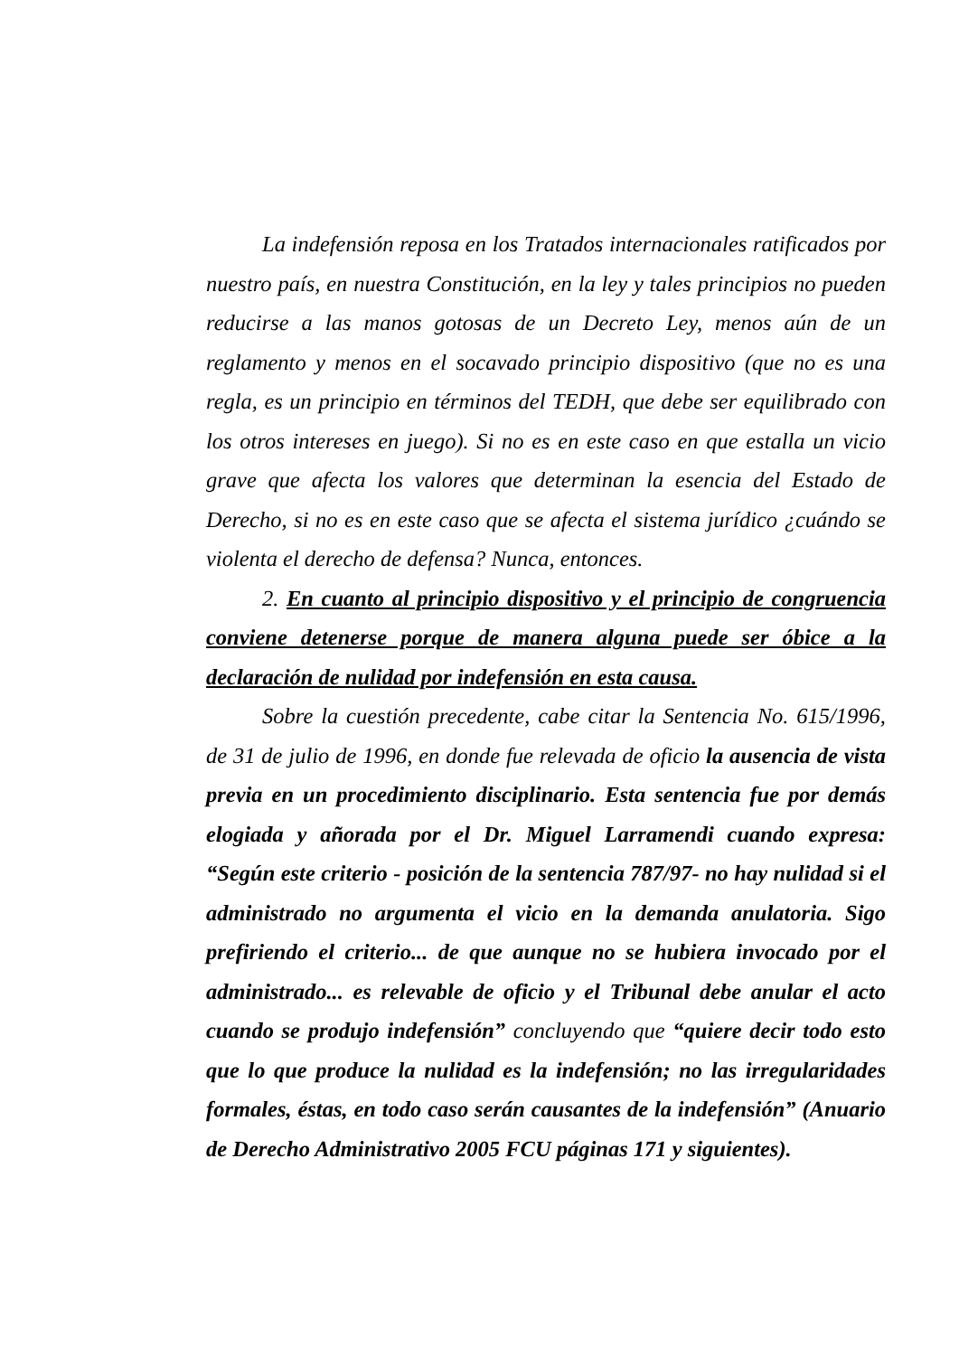La indefensión reposa en los Tratados internacionales ratificados por nuestro país, en nuestra Constitución, en la ley y tales principios no pueden reducirse a las manos gotosas de un Decreto Ley, menos aún de un reglamento y menos en el socavado principio dispositivo (que no es una regla, es un principio en términos del TEDH, que debe ser equilibrado con los otros intereses en juego). Si no es en este caso en que estalla un vicio grave que afecta los valores que determinan la esencia del Estado de Derecho, si no es en este caso que se afecta el sistema jurídico ¿cuándo se violenta el derecho de defensa? Nunca, entonces.
2. En cuanto al principio dispositivo y el principio de congruencia conviene detenerse porque de manera alguna puede ser óbice a la declaración de nulidad por indefensión en esta causa.
Sobre la cuestión precedente, cabe citar la Sentencia No. 615/1996, de 31 de julio de 1996, en donde fue relevada de oficio la ausencia de vista previa en un procedimiento disciplinario. Esta sentencia fue por demás elogiada y añorada por el Dr. Miguel Larramendi cuando expresa: “Según este criterio - posición de la sentencia 787/97- no hay nulidad si el administrado no argumenta el vicio en la demanda anulatoria. Sigo prefiriendo el criterio... de que aunque no se hubiera invocado por el administrado... es relevable de oficio y el Tribunal debe anular el acto cuando se produjo indefensión” concluyendo que “quiere decir todo esto que lo que produce la nulidad es la indefensión; no las irregularidades formales, éstas, en todo caso serán causantes de la indefensión” (Anuario de Derecho Administrativo 2005 FCU páginas 171 y siguientes).